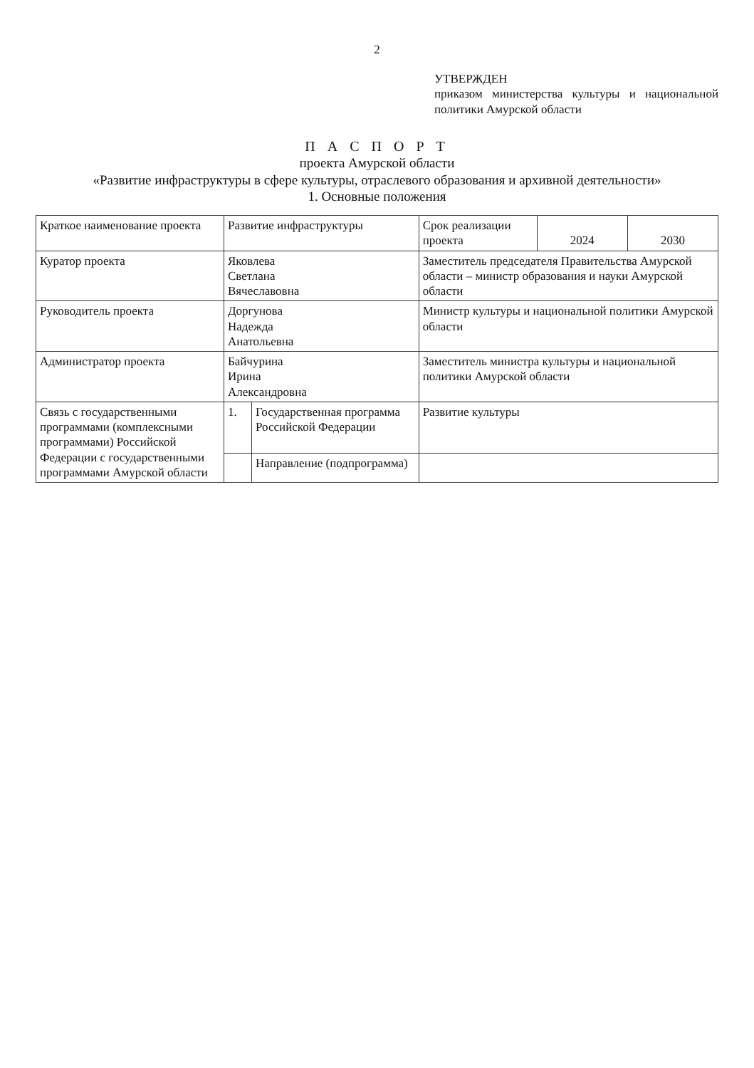2
УТВЕРЖДЕН
приказом министерства культуры и национальной политики Амурской области
П А С П О Р Т
проекта Амурской области
«Развитие инфраструктуры в сфере культуры, отраслевого образования и архивной деятельности»
1. Основные положения
| Краткое наименование проекта | Развитие инфраструктуры | | Срок реализации проекта | 2024 | 2030 |
| Куратор проекта | Яковлева Светлана Вячеславовна | | Заместитель председателя Правительства Амурской области – министр образования и науки Амурской области | | |
| Руководитель проекта | Доргунова Надежда Анатольевна | | Министр культуры и национальной политики Амурской области | | |
| Администратор проекта | Байчурина Ирина Александровна | | Заместитель министра культуры и национальной политики Амурской области | | |
| Связь с государственными программами (комплексными программами) Российской Федерации с государственными программами Амурской области | 1. | Государственная программа Российской Федерации | Развитие культуры | | |
| | | Направление (подпрограмма) | | | |